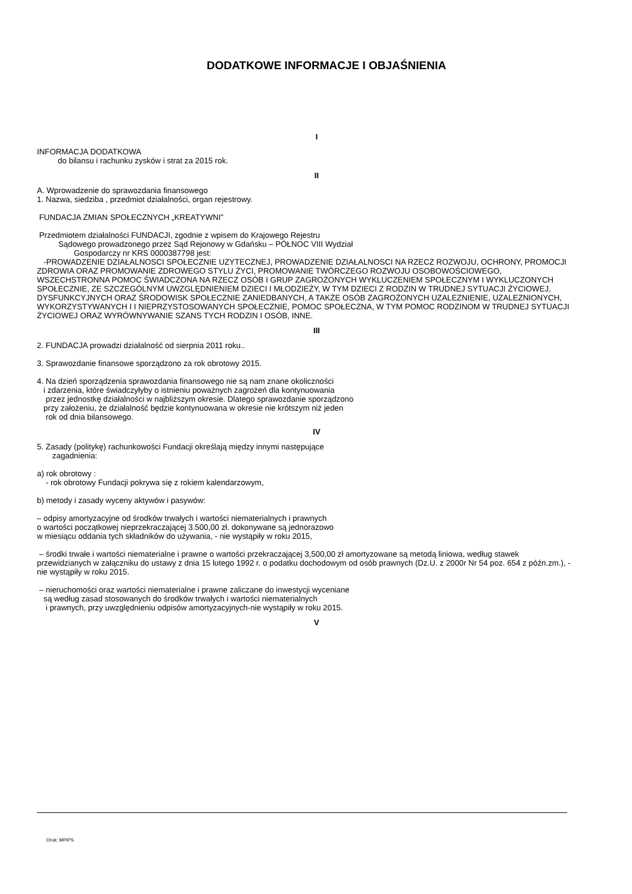DODATKOWE INFORMACJE I OBJAŚNIENIA
I
INFORMACJA DODATKOWA
do bilansu i rachunku zysków i strat za 2015 rok.
II
A. Wprowadzenie do sprawozdania finansowego
1. Nazwa, siedziba , przedmiot działalności, organ rejestrowy.
FUNDACJA ZMIAN SPOŁECZNYCH „KREATYWNI”
Przedmiotem działalności FUNDACJI, zgodnie z wpisem do Krajowego Rejestru
Sądowego prowadzonego przez Sąd Rejonowy w Gdańsku – PÓŁNOC VIII Wydział
Gospodarczy nr KRS 0000387798 jest:
-PROWADZENIE DZIAŁALNOSCI SPOŁECZNIE UZYTECZNEJ, PROWADZENIE DZIAŁALNOSCI NA RZECZ ROZWOJU, OCHRONY, PROMOCJI ZDROWIA ORAZ PROMOWANIE ZDROWEGO STYLU ŻYCI, PROMOWANIE TWÓRCZEGO ROZWOJU OSOBOWOŚCIOWEGO, WSZECHSTRONNA POMOC ŚWIADCZONA NA RZECZ OSÓB I GRUP ZAGROŻONYCH WYKLUCZENIEM SPOŁECZNYM I WYKLUCZONYCH SPOŁECZNIE, ZE SZCZEGÓLNYM UWZGLĘDNIENIEM DZIECI I MŁODZIEŻY, W TYM DZIECI Z RODZIN W TRUDNEJ SYTUACJI ŻYCIOWEJ, DYSFUNKCYJNYCH ORAZ ŚRODOWISK SPOŁECZNIE ZANIEDBANYCH, A TAKŻE OSÓB ZAGROŻONYCH UZALEZNIENIE, UZALEZNIONYCH, WYKORZYSTYWANYCH I I NIEPRZYSTOSOWANYCH SPOŁECZNIE, POMOC SPOŁECZNA, W TYM POMOC RODZINOM W TRUDNEJ SYTUACJI ŻYCIOWEJ ORAZ WYRÓWNYWANIE SZANS TYCH RODZIN I OSÓB, INNE.
III
2. FUNDACJA prowadzi działalność od sierpnia 2011 roku..
3. Sprawozdanie finansowe sporządzono za rok obrotowy 2015.
4. Na dzień sporządzenia sprawozdania finansowego nie są nam znane okoliczności
i zdarzenia, które świadczyłyby o istnieniu poważnych zagrożeń dla kontynuowania
przez jednostkę działalności w najbliższym okresie. Dlatego sprawozdanie sporządzono
przy założeniu, że działalność będzie kontynuowana w okresie nie krótszym niż jeden
rok od dnia bilansowego.
IV
5. Zasady (politykę) rachunkowości Fundacji określają między innymi następujące
zagadnienia:
a) rok obrotowy :
- rok obrotowy Fundacji pokrywa się z rokiem kalendarzowym,
b) metody i zasady wyceny aktywów i pasywów:
– odpisy amortyzacyjne od środków trwałych i wartości niematerialnych i prawnych
o wartości początkowej nieprzekraczającej 3.500,00 zł. dokonywane są jednorazowo
w miesiącu oddania tych składników do używania, - nie wystąpiły w roku 2015,
– środki trwałe i wartości niematerialne i prawne o wartości przekraczającej 3,500,00 zł amortyzowane są metodą liniowa, według stawek przewidzianych w załączniku do ustawy z dnia 15 lutego 1992 r. o podatku dochodowym od osób prawnych (Dz.U. z 2000r Nr 54 poz. 654 z późn.zm.), - nie wystąpiły w roku 2015.
– nieruchomości oraz wartości niematerialne i prawne zaliczane do inwestycji wyceniane
są według zasad stosowanych do środków trwałych i wartości niematerialnych
i prawnych, przy uwzględnieniu odpisów amortyzacyjnych-nie wystąpiły w roku 2015.
V
Druk: MPiPS